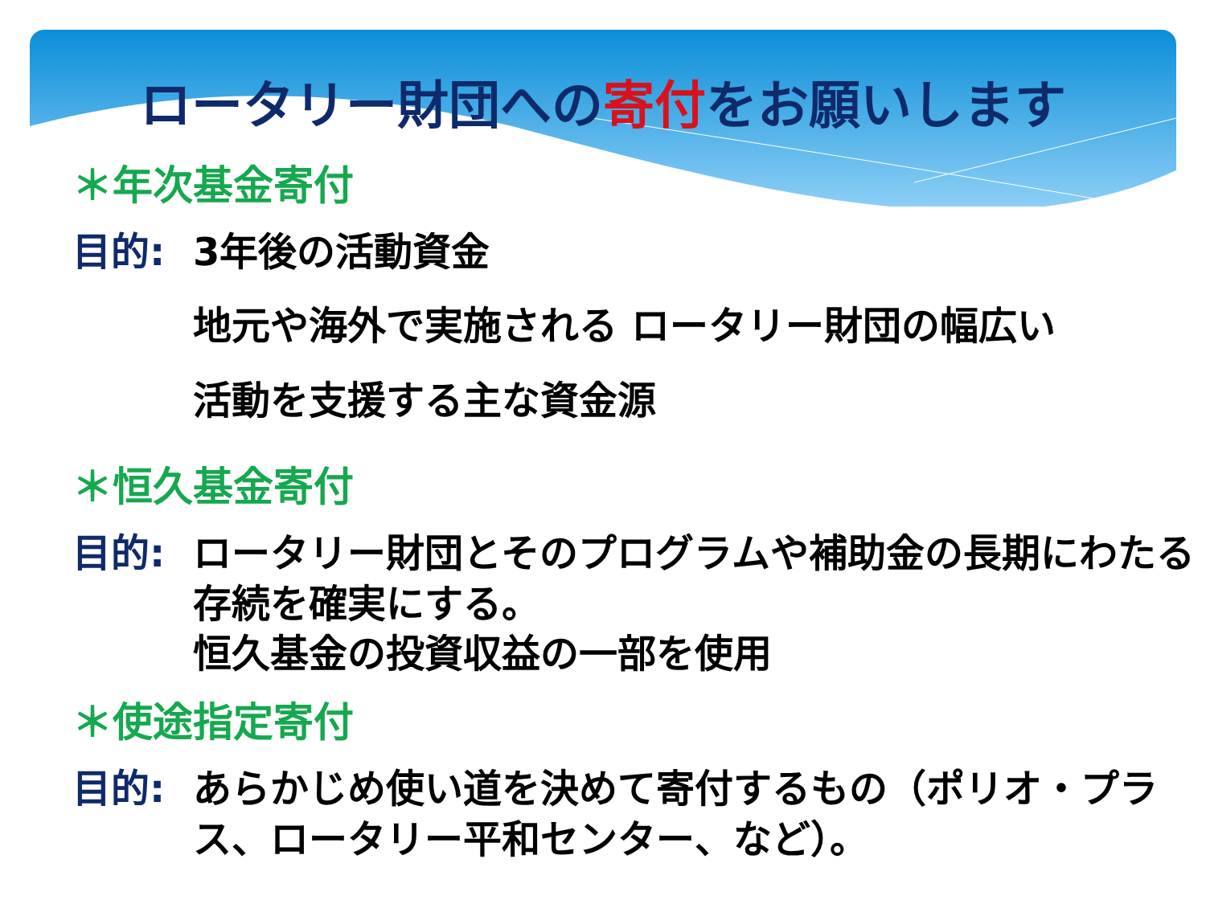ロータリー財団への寄付をお願いします
＊年次基金寄付
目的: 3年後の活動資金
地元や海外で実施される ロータリー財団の幅広い
活動を支援する主な資金源
＊恒久基金寄付
目的: ロータリー財団とそのプログラムや補助金の長期にわたる存続を確実にする。
恒久基金の投資収益の一部を使用
＊使途指定寄付
目的: あらかじめ使い道を決めて寄付するもの（ポリオ・プラス、ロータリー平和センター、など）。